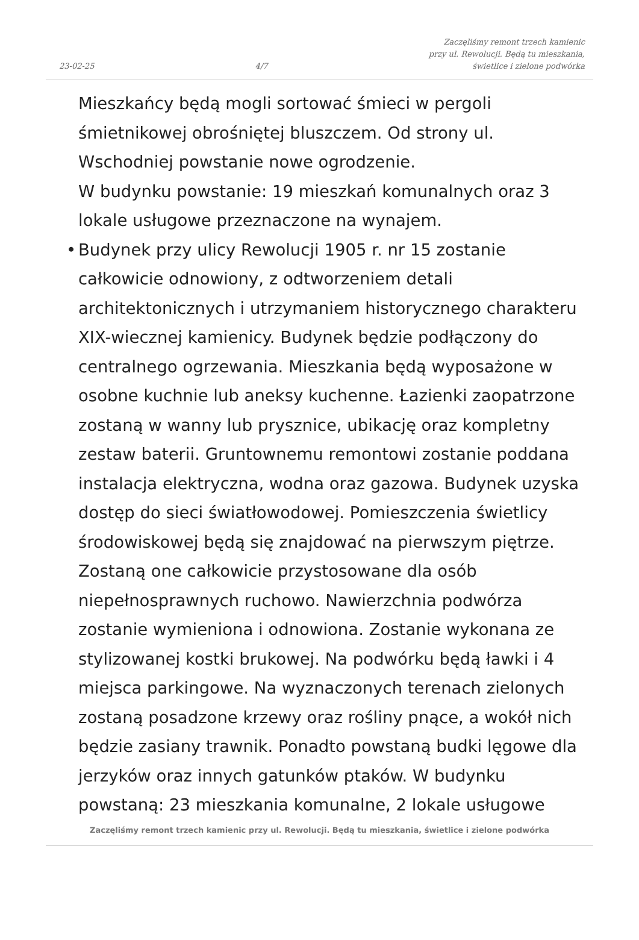23-02-25 4/7 Zaczęliśmy remont trzech kamienic
przy ul. Rewolucji. Będą tu mieszkania,
świetlice i zielone podwórka
Mieszkańcy będą mogli sortować śmieci w pergoli śmietnikowej obrośniętej bluszczem. Od strony ul. Wschodniej powstanie nowe ogrodzenie.
W budynku powstanie: 19 mieszkań komunalnych oraz 3 lokale usługowe przeznaczone na wynajem.
• Budynek przy ulicy Rewolucji 1905 r. nr 15 zostanie całkowicie odnowiony, z odtworzeniem detali architektonicznych i utrzymaniem historycznego charakteru XIX-wiecznej kamienicy. Budynek będzie podłączony do centralnego ogrzewania. Mieszkania będą wyposażone w osobne kuchnie lub aneksy kuchenne. Łazienki zaopatrzone zostaną w wanny lub prysznice, ubikację oraz kompletny zestaw baterii. Gruntownemu remontowi zostanie poddana instalacja elektryczna, wodna oraz gazowa. Budynek uzyska dostęp do sieci światłowodowej. Pomieszczenia świetlicy środowiskowej będą się znajdować na pierwszym piętrze. Zostaną one całkowicie przystosowane dla osób niepełnosprawnych ruchowo. Nawierzchnia podwórza zostanie wymieniona i odnowiona. Zostanie wykonana ze stylizowanej kostki brukowej. Na podwórku będą ławki i 4 miejsca parkingowe. Na wyznaczonych terenach zielonych zostaną posadzone krzewy oraz rośliny pnące, a wokół nich będzie zasiany trawnik. Ponadto powstaną budki lęgowe dla jerzyków oraz innych gatunków ptaków. W budynku powstaną: 23 mieszkania komunalne, 2 lokale usługowe
Zaczęliśmy remont trzech kamienic przy ul. Rewolucji. Będą tu mieszkania, świetlice i zielone podwórka